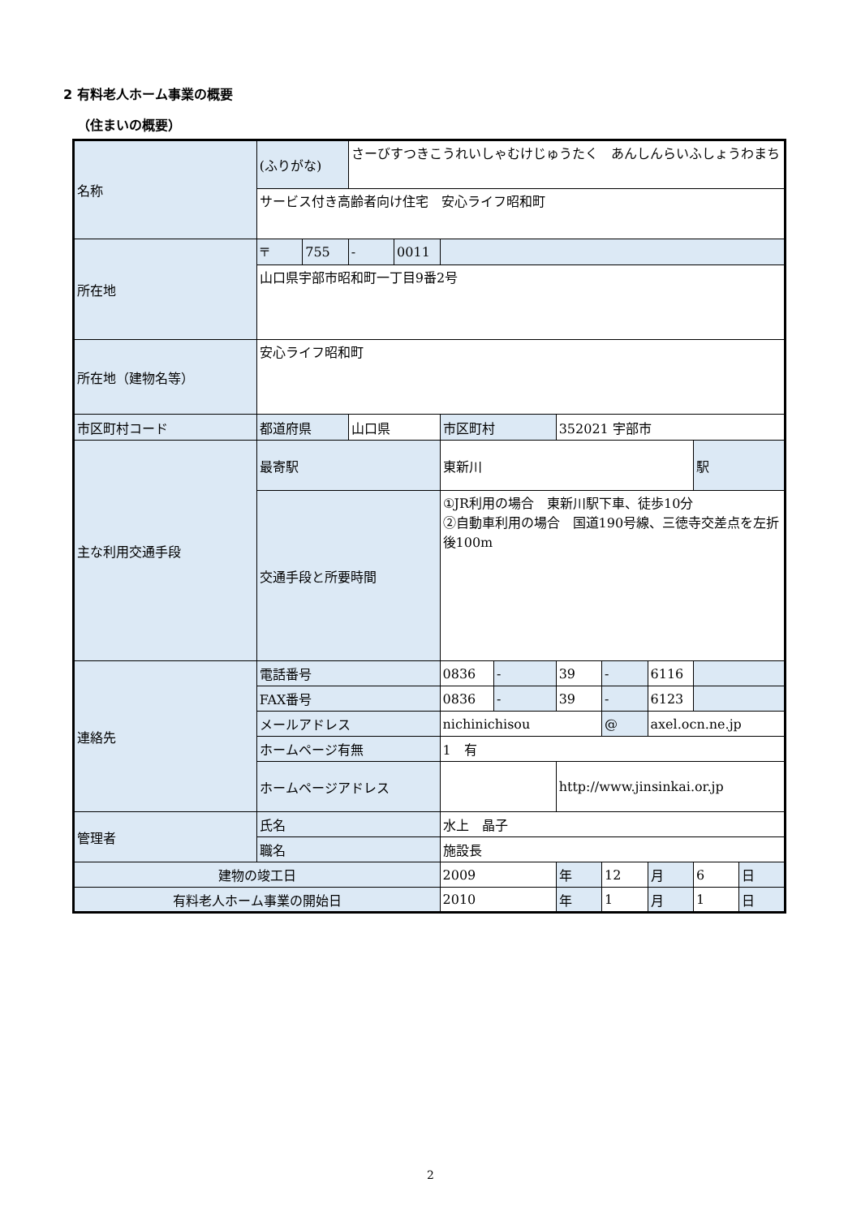2 有料老人ホーム事業の概要
（住まいの概要）
| 名称 | (ふりがな) | | さーびすつきこうれいしゃむけじゅうたく あんしんらいふしょうわまち | | | | | | | | |
| | サービス付き高齢者向け住宅 安心ライフ昭和町 | | | | | | | | | | |
| 所在地 | 〒 | 755 | - | 0011 | | | | | | | |
| | 山口県宇部市昭和町一丁目9番2号 | | | | | | | | | | |
| 所在地（建物名等） | 安心ライフ昭和町 | | | | | | | | | | |
| 市区町村コード | 都道府県 | | 山口県 | | 市区町村 | | 352021 宇部市 | | | | |
| 主な利用交通手段 | 最寄駅 | | | | 東新川 | | | | | 駅 | |
| | 交通手段と所要時間 | | | | ①JR利用の場合 東新川駅下車、徒歩10分 ②自動車利用の場合 国道190号線、三徳寺交差点を左折後100m | | | | | | |
| 連絡先 | 電話番号 | | | | 0836 | - | 39 | - | 6116 | | |
| | FAX番号 | | | | 0836 | - | 39 | - | 6123 | | |
| | メールアドレス | | | | nichinichisou | | | @ | axel.ocn.ne.jp | | |
| | ホームページ有無 | | | | 1 有 | | | | | | |
| | ホームページアドレス | | | | | | http://www.jinsinkai.or.jp | | | | |
| 管理者 | 氏名 | | | | 水上 晶子 | | | | | | |
| | 職名 | | | | 施設長 | | | | | | |
| 建物の竣工日 | | | | | 2009 | | 年 | 12 | 月 | 6 | 日 |
| 有料老人ホーム事業の開始日 | | | | | 2010 | | 年 | 1 | 月 | 1 | 日 |
2